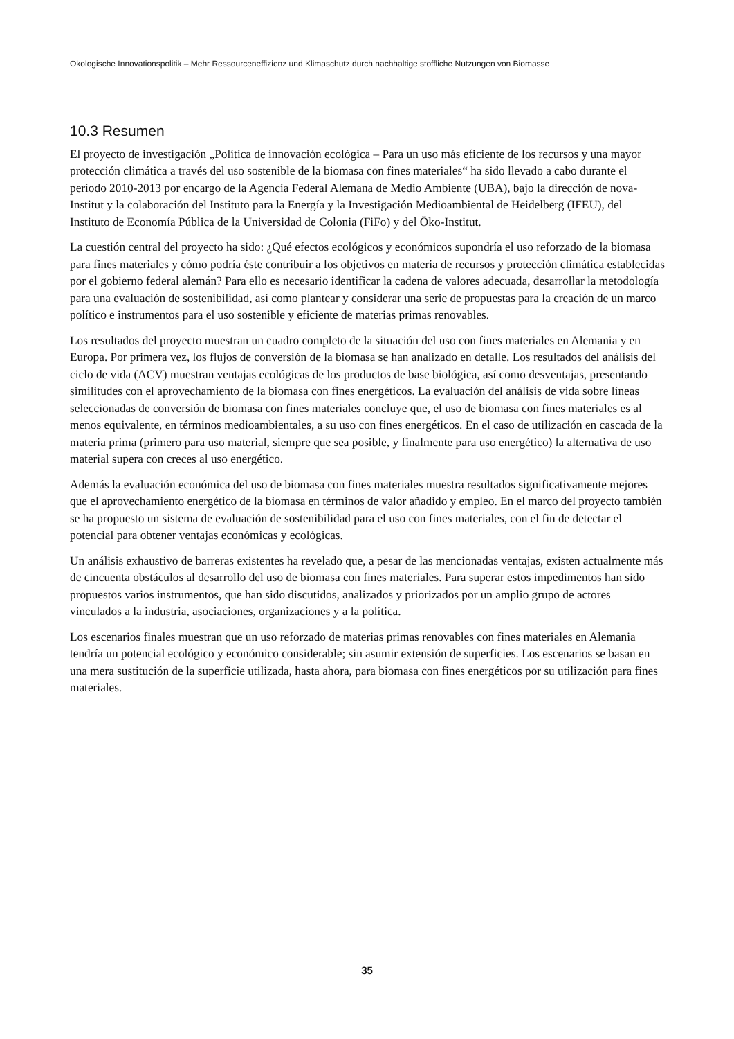Ökologische Innovationspolitik – Mehr Ressourceneffizienz und Klimaschutz durch nachhaltige stoffliche Nutzungen von Biomasse
10.3 Resumen
El proyecto de investigación „Política de innovación ecológica – Para un uso más eficiente de los recursos y una mayor protección climática a través del uso sostenible de la biomasa con fines materiales“ ha sido llevado a cabo durante el período 2010-2013 por encargo de la Agencia Federal Alemana de Medio Ambiente (UBA), bajo la dirección de nova-Institut y la colaboración del Instituto para la Energía y la Investigación Medioambiental de Heidelberg (IFEU), del Instituto de Economía Pública de la Universidad de Colonia (FiFo) y del Öko-Institut.
La cuestión central del proyecto ha sido: ¿Qué efectos ecológicos y económicos supondría el uso reforzado de la biomasa para fines materiales y cómo podría éste contribuir a los objetivos en materia de recursos y protección climática establecidas por el gobierno federal alemán? Para ello es necesario identificar la cadena de valores adecuada, desarrollar la metodología para una evaluación de sostenibilidad, así como plantear y considerar una serie de propuestas para la creación de un marco político e instrumentos para el uso sostenible y eficiente de materias primas renovables.
Los resultados del proyecto muestran un cuadro completo de la situación del uso con fines materiales en Alemania y en Europa. Por primera vez, los flujos de conversión de la biomasa se han analizado en detalle. Los resultados del análisis del ciclo de vida (ACV) muestran ventajas ecológicas de los productos de base biológica, así como desventajas, presentando similitudes con el aprovechamiento de la biomasa con fines energéticos. La evaluación del análisis de vida sobre líneas seleccionadas de conversión de biomasa con fines materiales concluye que, el uso de biomasa con fines materiales es al menos equivalente, en términos medioambientales, a su uso con fines energéticos. En el caso de utilización en cascada de la materia prima (primero para uso material, siempre que sea posible, y finalmente para uso energético) la alternativa de uso material supera con creces al uso energético.
Además la evaluación económica del uso de biomasa con fines materiales muestra resultados significativamente mejores que el aprovechamiento energético de la biomasa en términos de valor añadido y empleo. En el marco del proyecto también se ha propuesto un sistema de evaluación de sostenibilidad para el uso con fines materiales, con el fin de detectar el potencial para obtener ventajas económicas y ecológicas.
Un análisis exhaustivo de barreras existentes ha revelado que, a pesar de las mencionadas ventajas, existen actualmente más de cincuenta obstáculos al desarrollo del uso de biomasa con fines materiales. Para superar estos impedimentos han sido propuestos varios instrumentos, que han sido discutidos, analizados y priorizados por un amplio grupo de actores vinculados a la industria, asociaciones, organizaciones y a la política.
Los escenarios finales muestran que un uso reforzado de materias primas renovables con fines materiales en Alemania tendría un potencial ecológico y económico considerable; sin asumir extensión de superficies. Los escenarios se basan en una mera sustitución de la superficie utilizada, hasta ahora, para biomasa con fines energéticos por su utilización para fines materiales.
35